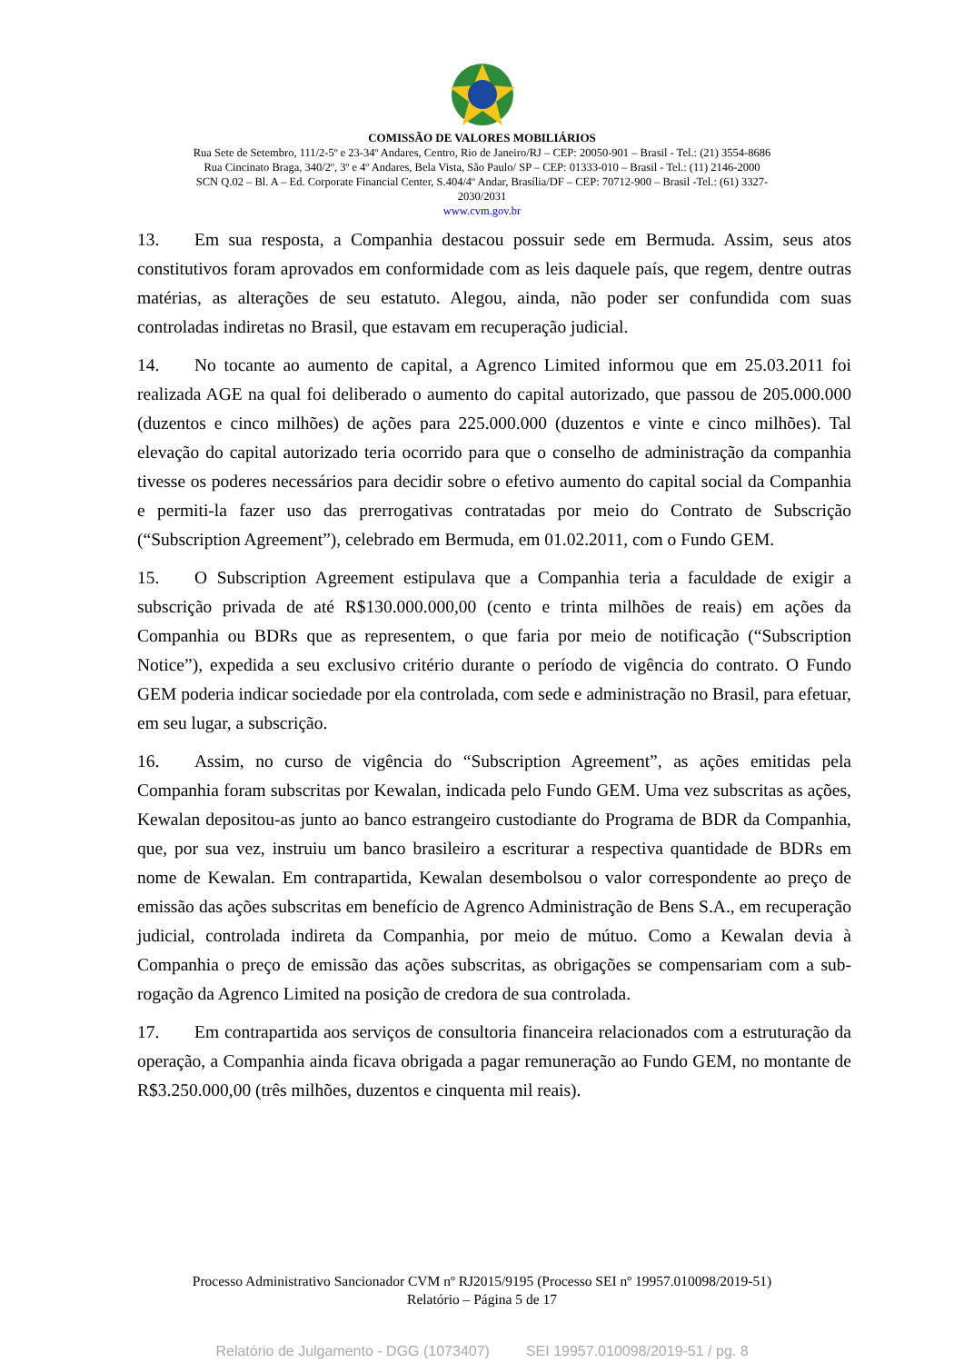COMISSÃO DE VALORES MOBILIÁRIOS
Rua Sete de Setembro, 111/2-5º e 23-34º Andares, Centro, Rio de Janeiro/RJ – CEP: 20050-901 – Brasil - Tel.: (21) 3554-8686
Rua Cincinato Braga, 340/2º, 3º e 4º Andares, Bela Vista, São Paulo/ SP – CEP: 01333-010 – Brasil - Tel.: (11) 2146-2000
SCN Q.02 – Bl. A – Ed. Corporate Financial Center, S.404/4º Andar, Brasília/DF – CEP: 70712-900 – Brasil -Tel.: (61) 3327-
2030/2031
www.cvm.gov.br
13. Em sua resposta, a Companhia destacou possuir sede em Bermuda. Assim, seus atos constitutivos foram aprovados em conformidade com as leis daquele país, que regem, dentre outras matérias, as alterações de seu estatuto. Alegou, ainda, não poder ser confundida com suas controladas indiretas no Brasil, que estavam em recuperação judicial.
14. No tocante ao aumento de capital, a Agrenco Limited informou que em 25.03.2011 foi realizada AGE na qual foi deliberado o aumento do capital autorizado, que passou de 205.000.000 (duzentos e cinco milhões) de ações para 225.000.000 (duzentos e vinte e cinco milhões). Tal elevação do capital autorizado teria ocorrido para que o conselho de administração da companhia tivesse os poderes necessários para decidir sobre o efetivo aumento do capital social da Companhia e permiti-la fazer uso das prerrogativas contratadas por meio do Contrato de Subscrição (“Subscription Agreement”), celebrado em Bermuda, em 01.02.2011, com o Fundo GEM.
15. O Subscription Agreement estipulava que a Companhia teria a faculdade de exigir a subscrição privada de até R$130.000.000,00 (cento e trinta milhões de reais) em ações da Companhia ou BDRs que as representem, o que faria por meio de notificação (“Subscription Notice”), expedida a seu exclusivo critério durante o período de vigência do contrato. O Fundo GEM poderia indicar sociedade por ela controlada, com sede e administração no Brasil, para efetuar, em seu lugar, a subscrição.
16. Assim, no curso de vigência do “Subscription Agreement”, as ações emitidas pela Companhia foram subscritas por Kewalan, indicada pelo Fundo GEM. Uma vez subscritas as ações, Kewalan depositou-as junto ao banco estrangeiro custodiante do Programa de BDR da Companhia, que, por sua vez, instruiu um banco brasileiro a escriturar a respectiva quantidade de BDRs em nome de Kewalan. Em contrapartida, Kewalan desembolsou o valor correspondente ao preço de emissão das ações subscritas em benefício de Agrenco Administração de Bens S.A., em recuperação judicial, controlada indireta da Companhia, por meio de mútuo. Como a Kewalan devia à Companhia o preço de emissão das ações subscritas, as obrigações se compensariam com a sub-rogação da Agrenco Limited na posição de credora de sua controlada.
17. Em contrapartida aos serviços de consultoria financeira relacionados com a estruturação da operação, a Companhia ainda ficava obrigada a pagar remuneração ao Fundo GEM, no montante de R$3.250.000,00 (três milhões, duzentos e cinquenta mil reais).
Processo Administrativo Sancionador CVM nº RJ2015/9195 (Processo SEI nº 19957.010098/2019-51)
Relatório – Página 5 de 17
Relatório de Julgamento - DGG (1073407) SEI 19957.010098/2019-51 / pg. 8